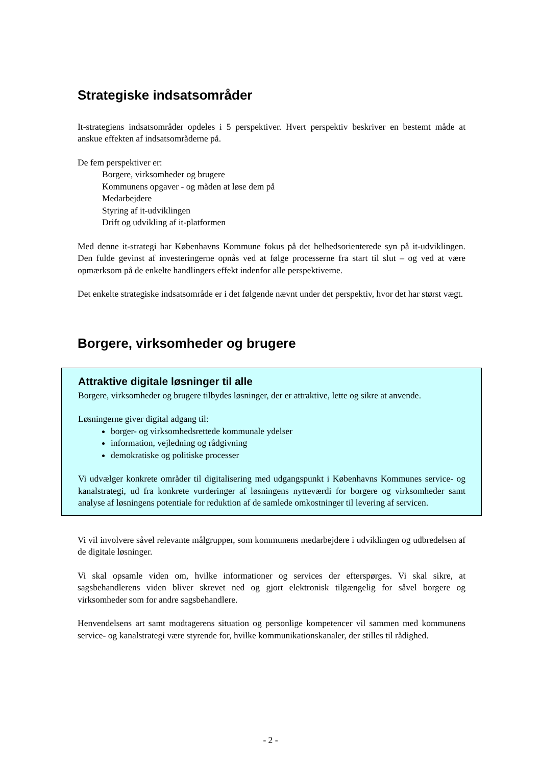Strategiske indsatsområder
It-strategiens indsatsområder opdeles i 5 perspektiver. Hvert perspektiv beskriver en bestemt måde at anskue effekten af indsatsområderne på.
De fem perspektiver er:
Borgere, virksomheder og brugere
Kommunens opgaver - og måden at løse dem på
Medarbejdere
Styring af it-udviklingen
Drift og udvikling af it-platformen
Med denne it-strategi har Københavns Kommune fokus på det helhedsorienterede syn på it-udviklingen. Den fulde gevinst af investeringerne opnås ved at følge processerne fra start til slut – og ved at være opmærksom på de enkelte handlingers effekt indenfor alle perspektiverne.
Det enkelte strategiske indsatsområde er i det følgende nævnt under det perspektiv, hvor det har størst vægt.
Borgere, virksomheder og brugere
Attraktive digitale løsninger til alle
Borgere, virksomheder og brugere tilbydes løsninger, der er attraktive, lette og sikre at anvende.
Løsningerne giver digital adgang til:
borger- og virksomhedsrettede kommunale ydelser
information, vejledning og rådgivning
demokratiske og politiske processer
Vi udvælger konkrete områder til digitalisering med udgangspunkt i Københavns Kommunes service- og kanalstrategi, ud fra konkrete vurderinger af løsningens nytteværdi for borgere og virksomheder samt analyse af løsningens potentiale for reduktion af de samlede omkostninger til levering af servicen.
Vi vil involvere såvel relevante målgrupper, som kommunens medarbejdere i udviklingen og udbredelsen af de digitale løsninger.
Vi skal opsamle viden om, hvilke informationer og services der efterspørges. Vi skal sikre, at sagsbehandlerens viden bliver skrevet ned og gjort elektronisk tilgængelig for såvel borgere og virksomheder som for andre sagsbehandlere.
Henvendelsens art samt modtagerens situation og personlige kompetencer vil sammen med kommunens service- og kanalstrategi være styrende for, hvilke kommunikationskanaler, der stilles til rådighed.
- 2 -